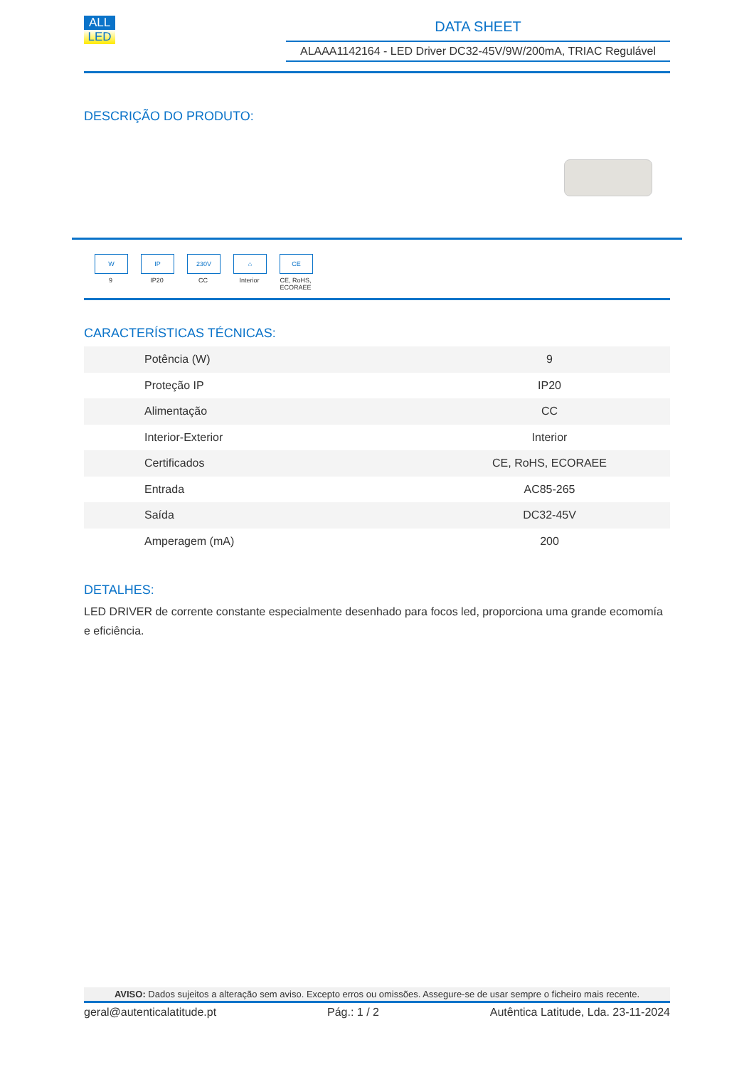ALL
LED
DATA SHEET
ALAAA1142164 - LED Driver DC32-45V/9W/200mA, TRIAC Regulável
DESCRIÇÃO DO PRODUTO:
W
9
IP
IP20
230V
CC
⌂
Interior
CE
CE, RoHS, ECORAEE
CARACTERÍSTICAS TÉCNICAS:
| Potência (W) | 9 |
| Proteção IP | IP20 |
| Alimentação | CC |
| Interior-Exterior | Interior |
| Certificados | CE, RoHS, ECORAEE |
| Entrada | AC85-265 |
| Saída | DC32-45V |
| Amperagem (mA) | 200 |
DETALHES:
LED DRIVER de corrente constante especialmente desenhado para focos led, proporciona uma grande ecomomía e eficiência.
AVISO: Dados sujeitos a alteração sem aviso. Excepto erros ou omissões. Assegure-se de usar sempre o ficheiro mais recente.
geral@autenticalatitude.pt Pág.: 1 / 2 Autêntica Latitude, Lda. 23-11-2024